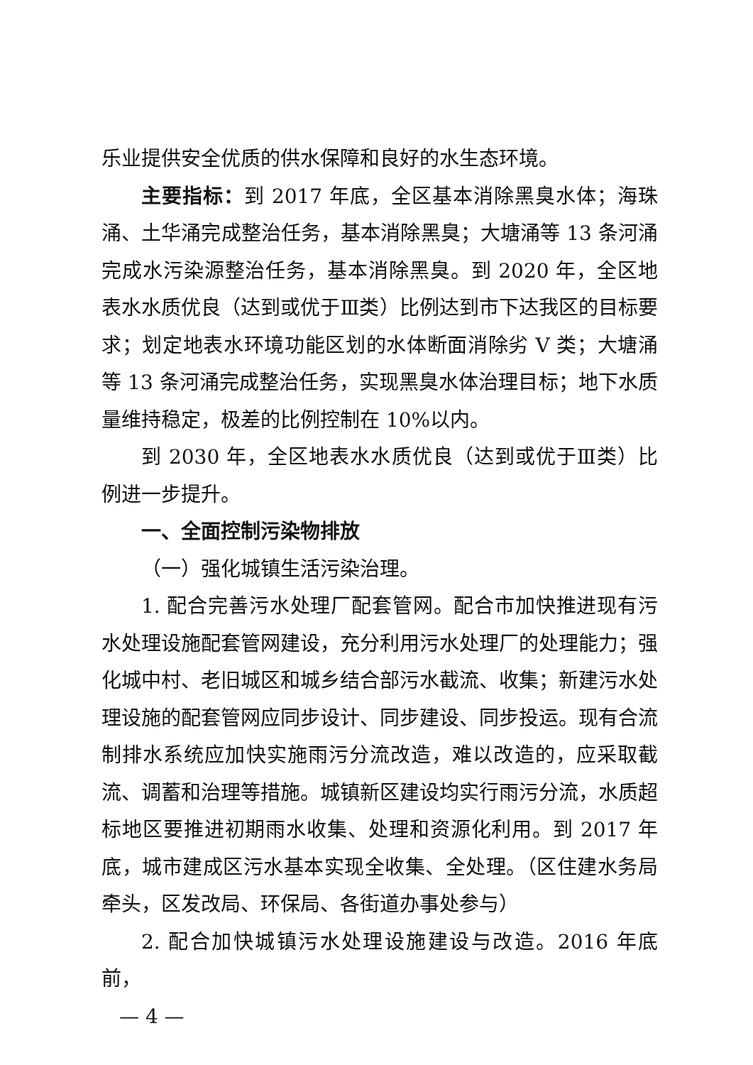乐业提供安全优质的供水保障和良好的水生态环境。
主要指标：到 2017 年底，全区基本消除黑臭水体；海珠涌、土华涌完成整治任务，基本消除黑臭；大塘涌等 13 条河涌完成水污染源整治任务，基本消除黑臭。到 2020 年，全区地表水水质优良（达到或优于Ⅲ类）比例达到市下达我区的目标要求；划定地表水环境功能区划的水体断面消除劣 V 类；大塘涌等 13 条河涌完成整治任务，实现黑臭水体治理目标；地下水质量维持稳定，极差的比例控制在 10%以内。
到 2030 年，全区地表水水质优良（达到或优于Ⅲ类）比例进一步提升。
一、全面控制污染物排放
（一）强化城镇生活污染治理。
1. 配合完善污水处理厂配套管网。配合市加快推进现有污水处理设施配套管网建设，充分利用污水处理厂的处理能力；强化城中村、老旧城区和城乡结合部污水截流、收集；新建污水处理设施的配套管网应同步设计、同步建设、同步投运。现有合流制排水系统应加快实施雨污分流改造，难以改造的，应采取截流、调蓄和治理等措施。城镇新区建设均实行雨污分流，水质超标地区要推进初期雨水收集、处理和资源化利用。到 2017 年底，城市建成区污水基本实现全收集、全处理。（区住建水务局牵头，区发改局、环保局、各街道办事处参与）
2. 配合加快城镇污水处理设施建设与改造。2016 年底前，
— 4 —